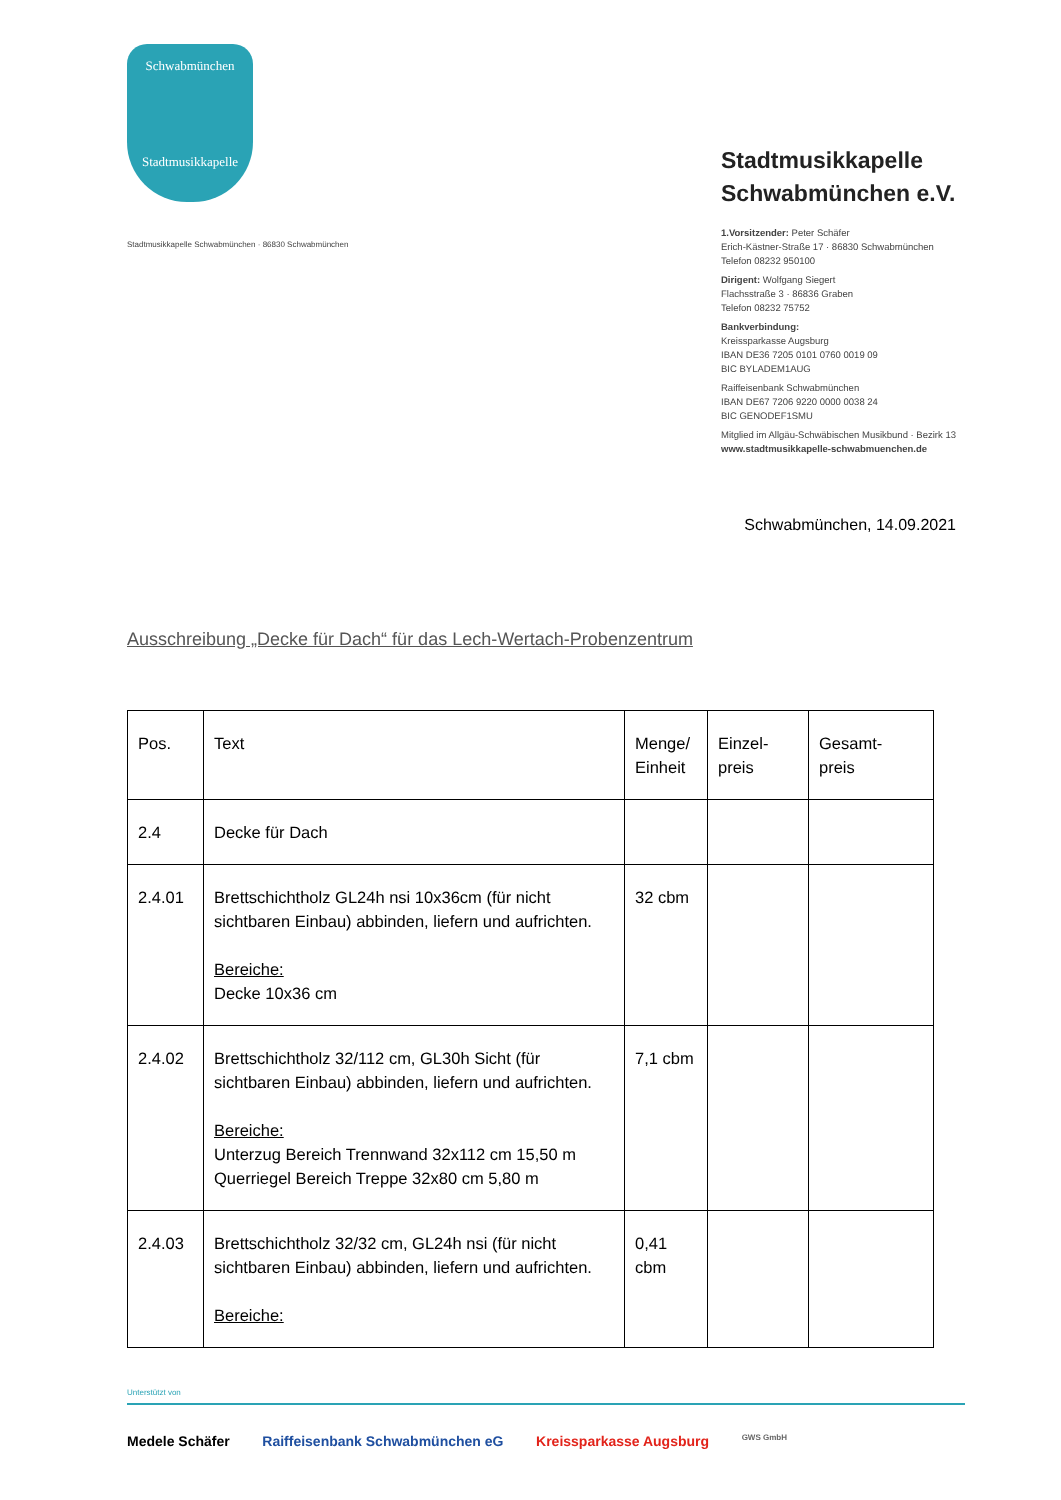Schwabmünchen
Stadtmusikkapelle
Stadtmusikkapelle Schwabmünchen · 86830 Schwabmünchen
Stadtmusikkapelle
Schwabmünchen e.V.
1.Vorsitzender: Peter Schäfer
Erich-Kästner-Straße 17 · 86830 Schwabmünchen
Telefon 08232 950100
Dirigent: Wolfgang Siegert
Flachsstraße 3 · 86836 Graben
Telefon 08232 75752
Bankverbindung:
Kreissparkasse Augsburg
IBAN DE36 7205 0101 0760 0019 09
BIC BYLADEM1AUG
Raiffeisenbank Schwabmünchen
IBAN DE67 7206 9220 0000 0038 24
BIC GENODEF1SMU
Mitglied im Allgäu-Schwäbischen Musikbund · Bezirk 13
www.stadtmusikkapelle-schwabmuenchen.de
Schwabmünchen, 14.09.2021
Ausschreibung „Decke für Dach“ für das Lech-Wertach-Probenzentrum
| Pos. | Text | Menge/ Einheit | Einzel- preis | Gesamt- preis |
| --- | --- | --- | --- | --- |
| 2.4 | Decke für Dach | | | |
| 2.4.01 | Brettschichtholz GL24h nsi 10x36cm (für nicht sichtbaren Einbau) abbinden, liefern und aufrichten. Bereiche: Decke 10x36 cm | 32 cbm | | |
| 2.4.02 | Brettschichtholz 32/112 cm, GL30h Sicht (für sichtbaren Einbau) abbinden, liefern und aufrichten. Bereiche: Unterzug Bereich Trennwand 32x112 cm 15,50 m Querriegel Bereich Treppe 32x80 cm 5,80 m | 7,1 cbm | | |
| 2.4.03 | Brettschichtholz 32/32 cm, GL24h nsi (für nicht sichtbaren Einbau) abbinden, liefern und aufrichten. Bereiche: | 0,41 cbm | | |
Unterstützt von
Medele Schäfer Raiffeisenbank Schwabmünchen eG Kreissparkasse Augsburg GWS GmbH